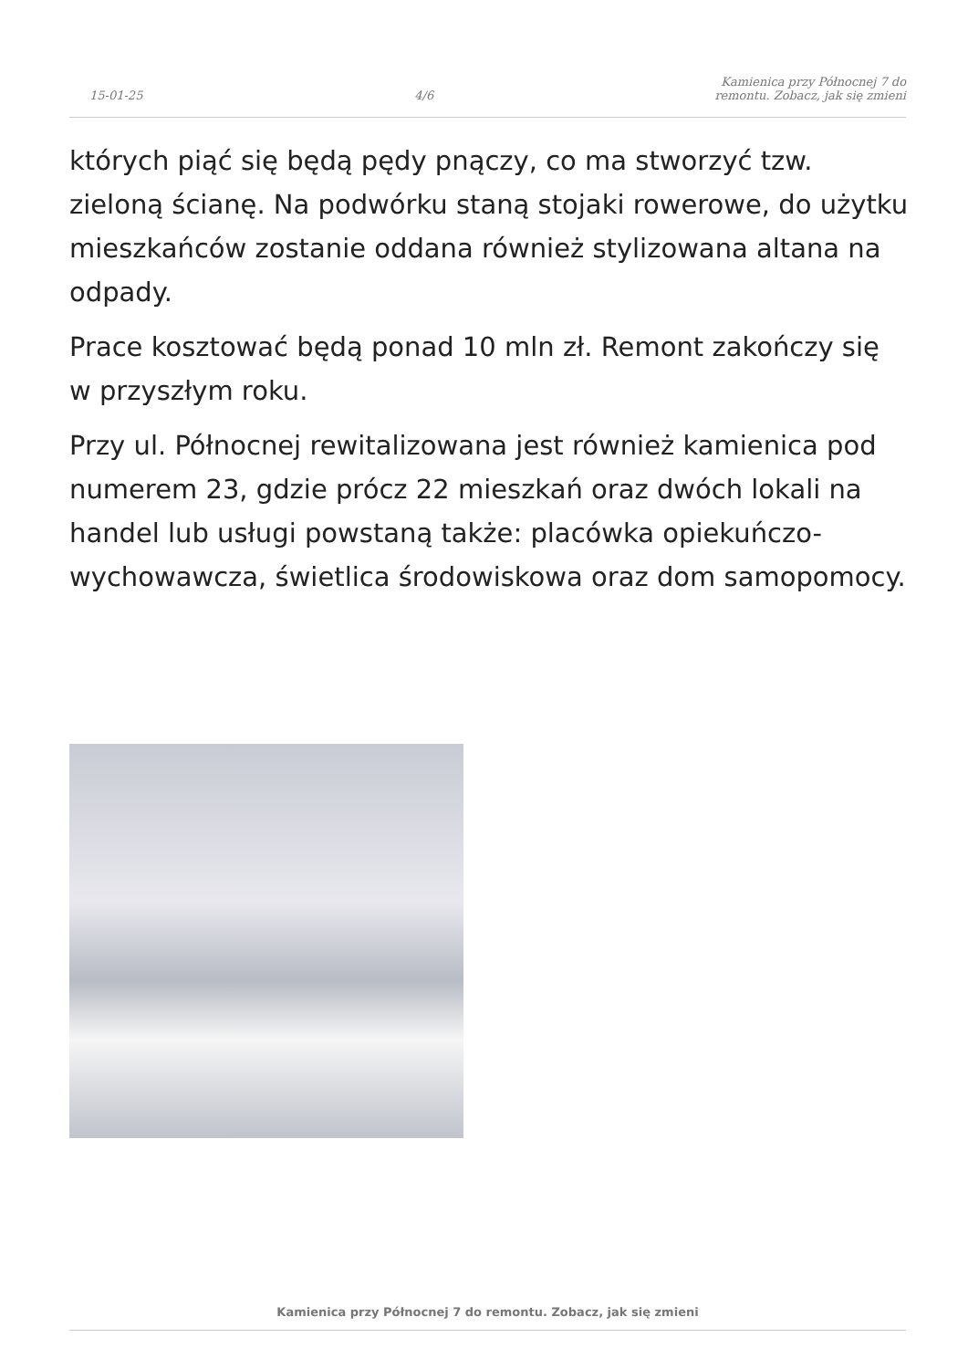15-01-25 4/6 Kamienica przy Północnej 7 do remontu. Zobacz, jak się zmieni
których piąć się będą pędy pnączy, co ma stworzyć tzw. zieloną ścianę. Na podwórku staną stojaki rowerowe, do użytku mieszkańców zostanie oddana również stylizowana altana na odpady.
Prace kosztować będą ponad 10 mln zł. Remont zakończy się w przyszłym roku.
Przy ul. Północnej rewitalizowana jest również kamienica pod numerem 23, gdzie prócz 22 mieszkań oraz dwóch lokali na handel lub usługi powstaną także: placówka opiekuńczo-wychowawcza, świetlica środowiskowa oraz dom samopomocy.
Kamienica przy Północnej 7 do remontu. Zobacz, jak się zmieni